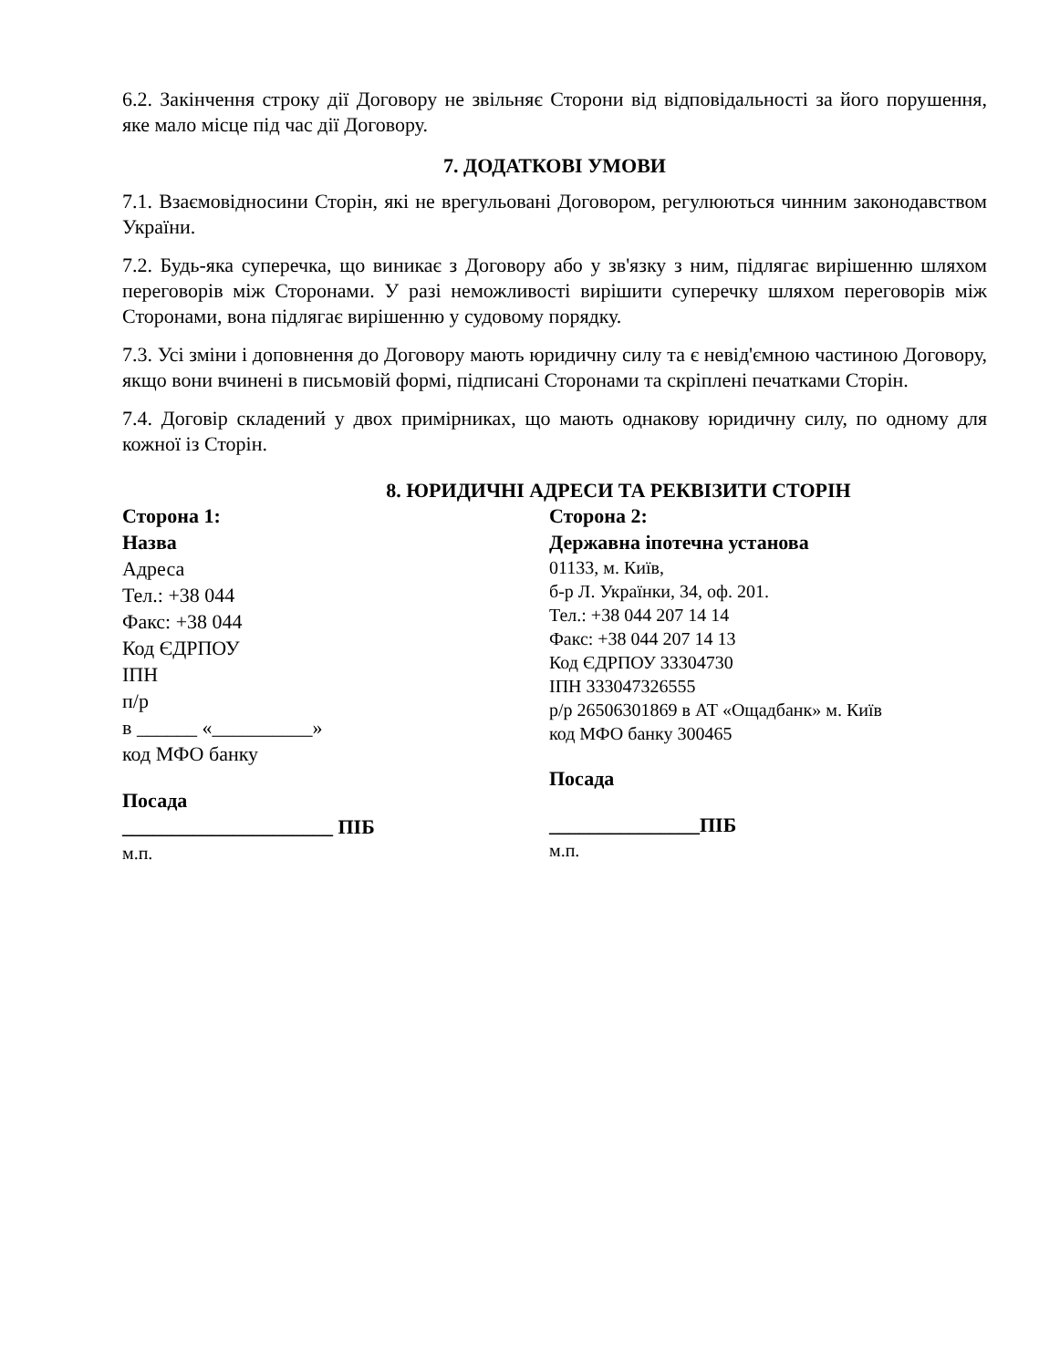6.2. Закінчення строку дії Договору не звільняє Сторони від відповідальності за його порушення, яке мало місце під час дії Договору.
7. ДОДАТКОВІ УМОВИ
7.1. Взаємовідносини Сторін, які не врегульовані Договором, регулюються чинним законодавством України.
7.2. Будь-яка суперечка, що виникає з Договору або у зв'язку з ним, підлягає вирішенню шляхом переговорів між Сторонами. У разі неможливості вирішити суперечку шляхом переговорів між Сторонами, вона підлягає вирішенню у судовому порядку.
7.3. Усі зміни і доповнення до Договору мають юридичну силу та є невід'ємною частиною Договору, якщо вони вчинені в письмовій формі, підписані Сторонами та скріплені печатками Сторін.
7.4. Договір складений у двох примірниках, що мають однакову юридичну силу, по одному для кожної із Сторін.
8. ЮРИДИЧНІ АДРЕСИ ТА РЕКВІЗИТИ СТОРІН
Сторона 1:
Назва
Адреса
Тел.: +38 044
Факс: +38 044
Код ЄДРПОУ
ІПН
п/р
в ______ «__________»
код МФО банку
Посада
_____________________ ПІБ
м.п.
Сторона 2:
Державна іпотечна установа
01133, м. Київ,
б-р Л. Українки, 34, оф. 201.
Тел.: +38 044 207 14 14
Факс: +38 044 207 14 13
Код ЄДРПОУ 33304730
ІПН 333047326555
р/р 26506301869 в АТ «Ощадбанк» м. Київ
код МФО банку 300465
Посада
_______________ПІБ
м.п.